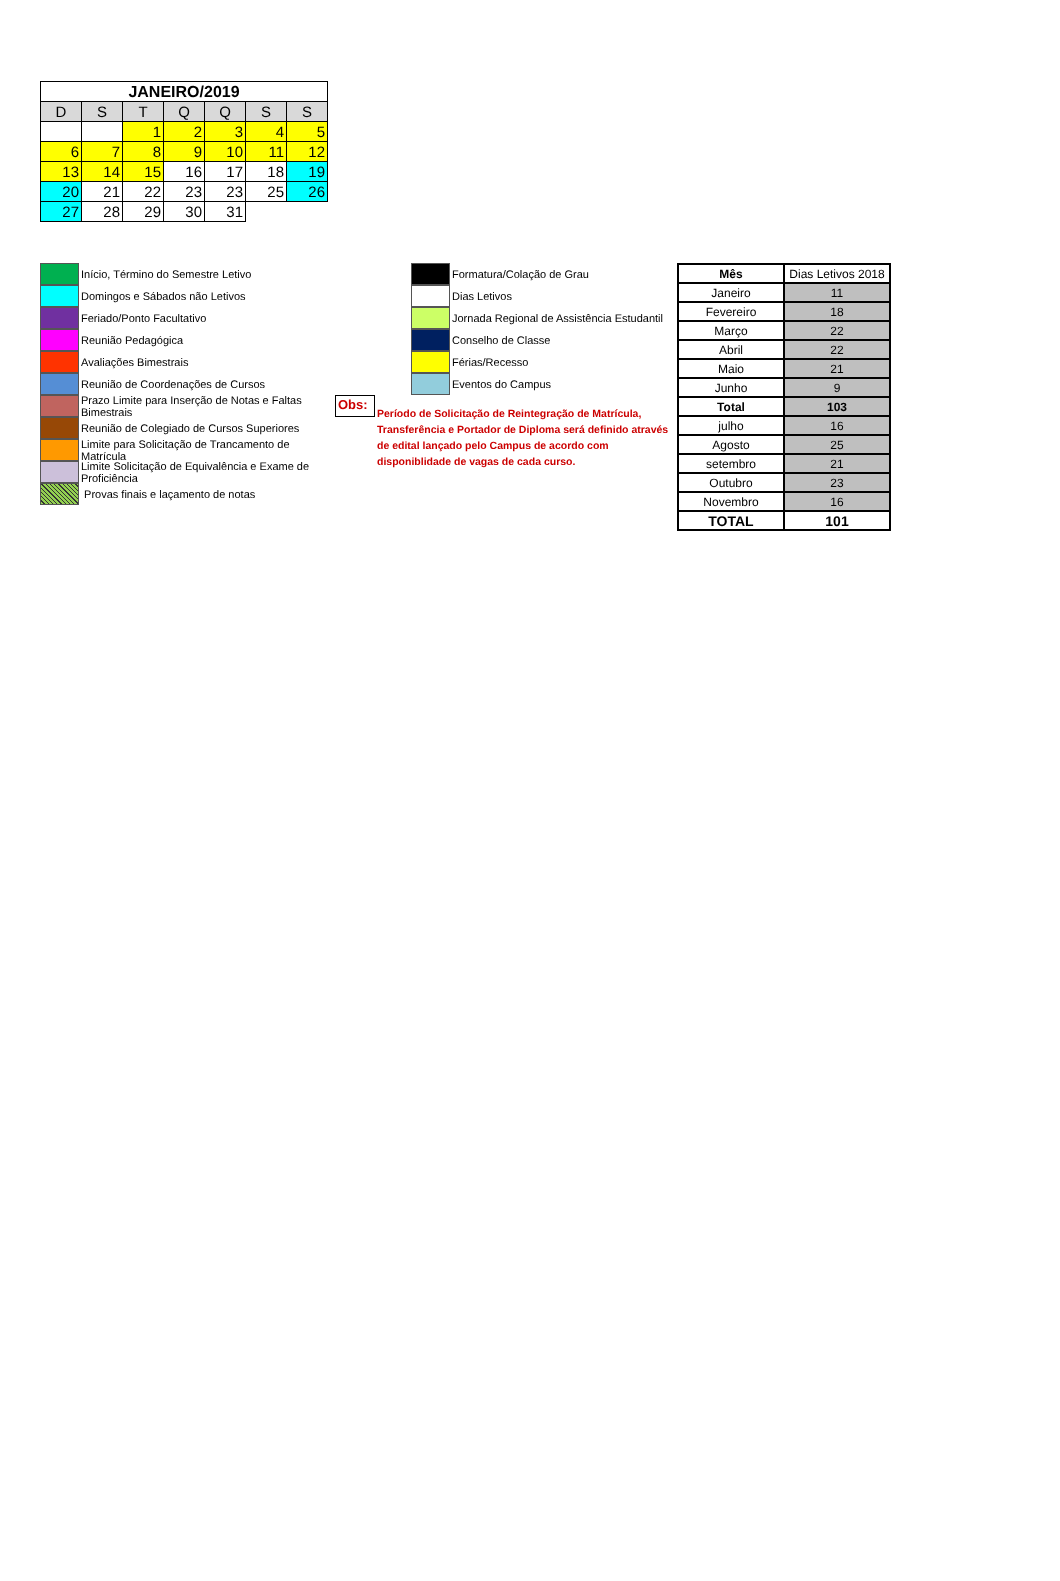| JANEIRO/2019 | | | | | | |
| --- | --- | --- | --- | --- | --- | --- |
| D | S | T | Q | Q | S | S |
| | | 1 | 2 | 3 | 4 | 5 |
| 6 | 7 | 8 | 9 | 10 | 11 | 12 |
| 13 | 14 | 15 | 16 | 17 | 18 | 19 |
| 20 | 21 | 22 | 23 | 23 | 25 | 26 |
| 27 | 28 | 29 | 30 | 31 | | |
Início, Término do Semestre Letivo
Domingos e Sábados não Letivos
Feriado/Ponto Facultativo
Reunião Pedagógica
Avaliações Bimestrais
Reunião de Coordenações de Cursos
Prazo Limite para Inserção de Notas e Faltas Bimestrais
Reunião de Colegiado de Cursos Superiores
Limite para Solicitação de Trancamento de Matrícula
Limite Solicitação de Equivalência e Exame de Proficiência
Provas finais e laçamento de notas
Formatura/Colação de Grau
Dias Letivos
Jornada Regional de Assistência Estudantil
Conselho de Classe
Férias/Recesso
Eventos do Campus
Obs:
Período de Solicitação de Reintegração de Matrícula, Transferência e Portador de Diploma será definido através de edital lançado pelo Campus de acordo com disponiblidade de vagas de cada curso.
| Mês | Dias Letivos 2018 |
| Janeiro | 11 |
| Fevereiro | 18 |
| Março | 22 |
| Abril | 22 |
| Maio | 21 |
| Junho | 9 |
| Total | 103 |
| julho | 16 |
| Agosto | 25 |
| setembro | 21 |
| Outubro | 23 |
| Novembro | 16 |
| TOTAL | 101 |